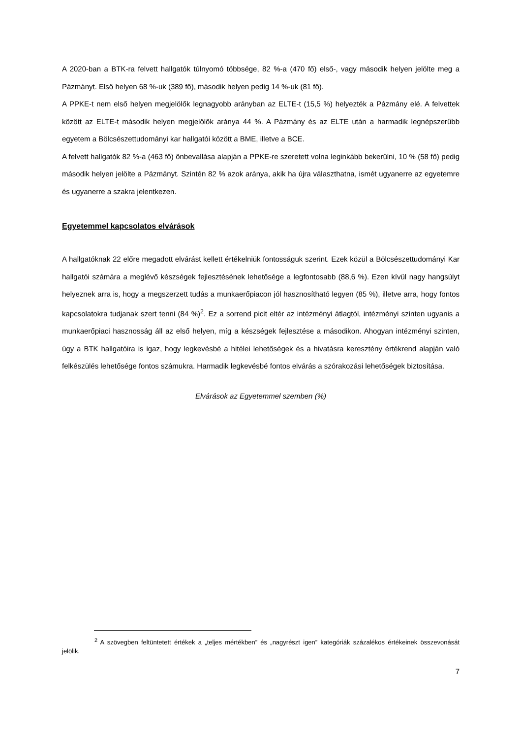A 2020-ban a BTK-ra felvett hallgatók túlnyomó többsége, 82 %-a (470 fő) első-, vagy második helyen jelölte meg a Pázmányt. Első helyen 68 %-uk (389 fő), második helyen pedig 14 %-uk (81 fő).
A PPKE-t nem első helyen megjelölők legnagyobb arányban az ELTE-t (15,5 %) helyezték a Pázmány elé. A felvettek között az ELTE-t második helyen megjelölők aránya 44 %. A Pázmány és az ELTE után a harmadik legnépszerűbb egyetem a Bölcsészettudományi kar hallgatói között a BME, illetve a BCE.
A felvett hallgatók 82 %-a (463 fő) önbevallása alapján a PPKE-re szeretett volna leginkább bekerülni, 10 % (58 fő) pedig második helyen jelölte a Pázmányt. Szintén 82 % azok aránya, akik ha újra választhatna, ismét ugyanerre az egyetemre és ugyanerre a szakra jelentkezen.
Egyetemmel kapcsolatos elvárások
A hallgatóknak 22 előre megadott elvárást kellett értékelniük fontosságuk szerint. Ezek közül a Bölcsészettudományi Kar hallgatói számára a meglévő készségek fejlesztésének lehetősége a legfontosabb (88,6 %). Ezen kívül nagy hangsúlyt helyeznek arra is, hogy a megszerzett tudás a munkaerőpiacon jól hasznosítható legyen (85 %), illetve arra, hogy fontos kapcsolatokra tudjanak szert tenni (84 %)<sup>2</sup>. Ez a sorrend picit eltér az intézményi átlagtól, intézményi szinten ugyanis a munkaerőpiaci hasznosság áll az első helyen, míg a készségek fejlesztése a másodikon. Ahogyan intézményi szinten, úgy a BTK hallgatóira is igaz, hogy legkevésbé a hitélei lehetőségek és a hivatásra keresztény értékrend alapján való felkészülés lehetősége fontos számukra. Harmadik legkevésbé fontos elvárás a szórakozási lehetőségek biztosítása.
Elvárások az Egyetemmel szemben (%)
<sup>2</sup> A szövegben feltüntetett értékek a „teljes mértékben” és „nagyrészt igen” kategóriák százalékos értékeinek összevonását jelölik.
7